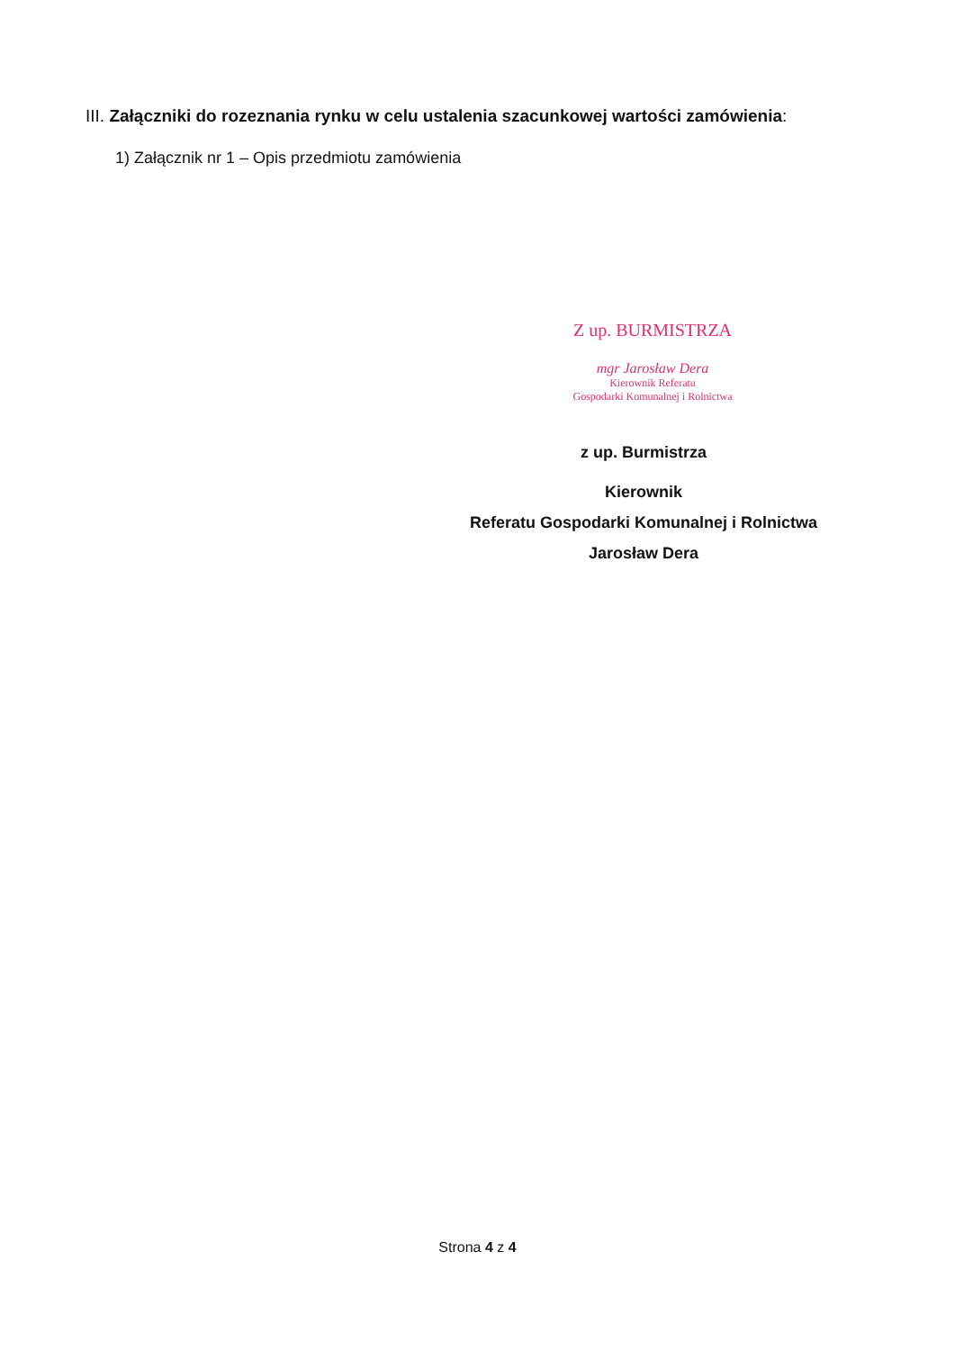III. Załączniki do rozeznania rynku w celu ustalenia szacunkowej wartości zamówienia:
1) Załącznik nr 1 – Opis przedmiotu zamówienia
Z up. BURMISTRZA
mgr Jarosław Dera
Kierownik Referatu
Gospodarki Komunalnej i Rolnictwa
z up. Burmistrza
Kierownik
Referatu Gospodarki Komunalnej i Rolnictwa
Jarosław Dera
Strona 4 z 4